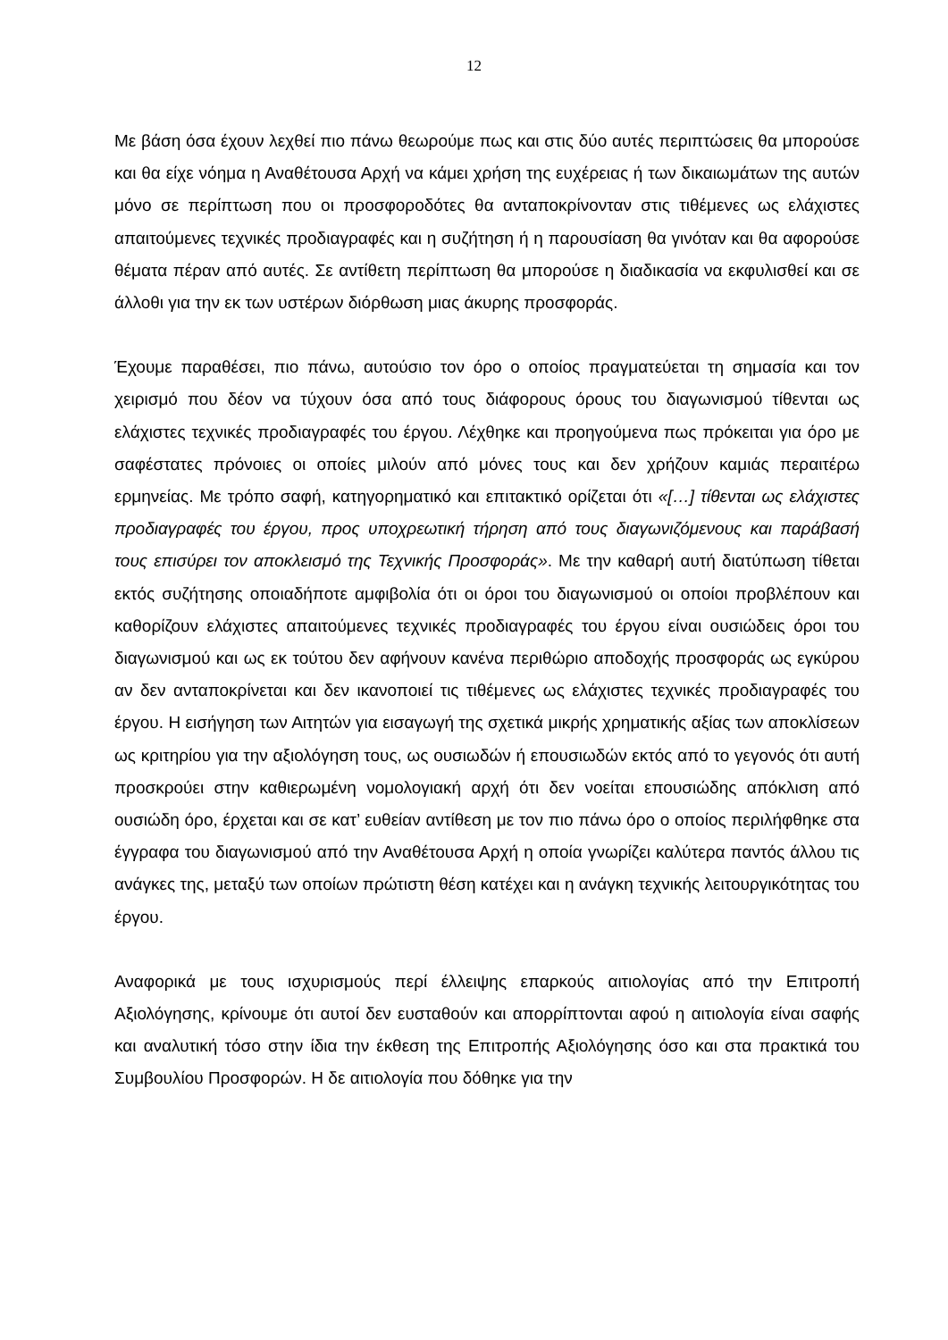12
Με βάση όσα έχουν λεχθεί πιο πάνω θεωρούμε πως και στις δύο αυτές περιπτώσεις θα μπορούσε και θα είχε νόημα η Αναθέτουσα Αρχή να κάμει χρήση της ευχέρειας ή των δικαιωμάτων της αυτών μόνο σε περίπτωση που οι προσφοροδότες θα ανταποκρίνονταν στις τιθέμενες ως ελάχιστες απαιτούμενες τεχνικές προδιαγραφές και η συζήτηση ή η παρουσίαση θα γινόταν και θα αφορούσε θέματα πέραν από αυτές. Σε αντίθετη περίπτωση θα μπορούσε η διαδικασία να εκφυλισθεί και σε άλλοθι για την εκ των υστέρων διόρθωση μιας άκυρης προσφοράς.
Έχουμε παραθέσει, πιο πάνω, αυτούσιο τον όρο ο οποίος πραγματεύεται τη σημασία και τον χειρισμό που δέον να τύχουν όσα από τους διάφορους όρους του διαγωνισμού τίθενται ως ελάχιστες τεχνικές προδιαγραφές του έργου. Λέχθηκε και προηγούμενα πως πρόκειται για όρο με σαφέστατες πρόνοιες οι οποίες μιλούν από μόνες τους και δεν χρήζουν καμιάς περαιτέρω ερμηνείας. Με τρόπο σαφή, κατηγορηματικό και επιτακτικό ορίζεται ότι «[…] τίθενται ως ελάχιστες προδιαγραφές του έργου, προς υποχρεωτική τήρηση από τους διαγωνιζόμενους και παράβασή τους επισύρει τον αποκλεισμό της Τεχνικής Προσφοράς». Με την καθαρή αυτή διατύπωση τίθεται εκτός συζήτησης οποιαδήποτε αμφιβολία ότι οι όροι του διαγωνισμού οι οποίοι προβλέπουν και καθορίζουν ελάχιστες απαιτούμενες τεχνικές προδιαγραφές του έργου είναι ουσιώδεις όροι του διαγωνισμού και ως εκ τούτου δεν αφήνουν κανένα περιθώριο αποδοχής προσφοράς ως εγκύρου αν δεν ανταποκρίνεται και δεν ικανοποιεί τις τιθέμενες ως ελάχιστες τεχνικές προδιαγραφές του έργου. Η εισήγηση των Αιτητών για εισαγωγή της σχετικά μικρής χρηματικής αξίας των αποκλίσεων ως κριτηρίου για την αξιολόγηση τους, ως ουσιωδών ή επουσιωδών εκτός από το γεγονός ότι αυτή προσκρούει στην καθιερωμένη νομολογιακή αρχή ότι δεν νοείται επουσιώδης απόκλιση από ουσιώδη όρο, έρχεται και σε κατ’ ευθείαν αντίθεση με τον πιο πάνω όρο ο οποίος περιλήφθηκε στα έγγραφα του διαγωνισμού από την Αναθέτουσα Αρχή η οποία γνωρίζει καλύτερα παντός άλλου τις ανάγκες της, μεταξύ των οποίων πρώτιστη θέση κατέχει και η ανάγκη τεχνικής λειτουργικότητας του έργου.
Αναφορικά με τους ισχυρισμούς περί έλλειψης επαρκούς αιτιολογίας από την Επιτροπή Αξιολόγησης, κρίνουμε ότι αυτοί δεν ευσταθούν και απορρίπτονται αφού η αιτιολογία είναι σαφής και αναλυτική τόσο στην ίδια την έκθεση της Επιτροπής Αξιολόγησης όσο και στα πρακτικά του Συμβουλίου Προσφορών. Η δε αιτιολογία που δόθηκε για την